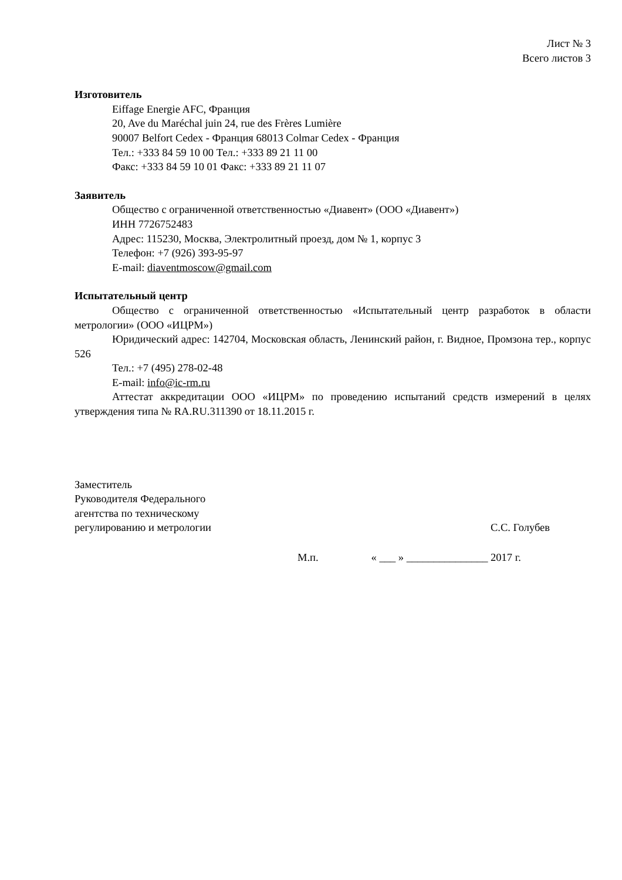Лист № 3
Всего листов 3
Изготовитель
Eiffage Energie AFC, Франция
20, Ave du Maréchal juin 24, rue des Frères Lumière
90007 Belfort Cedex - Франция 68013 Colmar Cedex - Франция
Тел.: +333 84 59 10 00 Тел.: +333 89 21 11 00
Факс: +333 84 59 10 01 Факс: +333 89 21 11 07
Заявитель
Общество с ограниченной ответственностью «Диавент» (ООО «Диавент»)
ИНН 7726752483
Адрес: 115230, Москва, Электролитный проезд, дом № 1, корпус 3
Телефон: +7 (926) 393-95-97
E-mail: diaventmoscow@gmail.com
Испытательный центр
Общество с ограниченной ответственностью «Испытательный центр разработок в области метрологии» (ООО «ИЦРМ»)
Юридический адрес: 142704, Московская область, Ленинский район, г. Видное, Промзона тер., корпус 526
Тел.: +7 (495) 278-02-48
E-mail: info@ic-rm.ru
Аттестат аккредитации ООО «ИЦРМ» по проведению испытаний средств измерений в целях утверждения типа № RA.RU.311390 от 18.11.2015 г.
Заместитель
Руководителя Федерального
агентства по техническому
регулированию и метрологии
С.С. Голубев
М.п. « ___ » _______________ 2017 г.